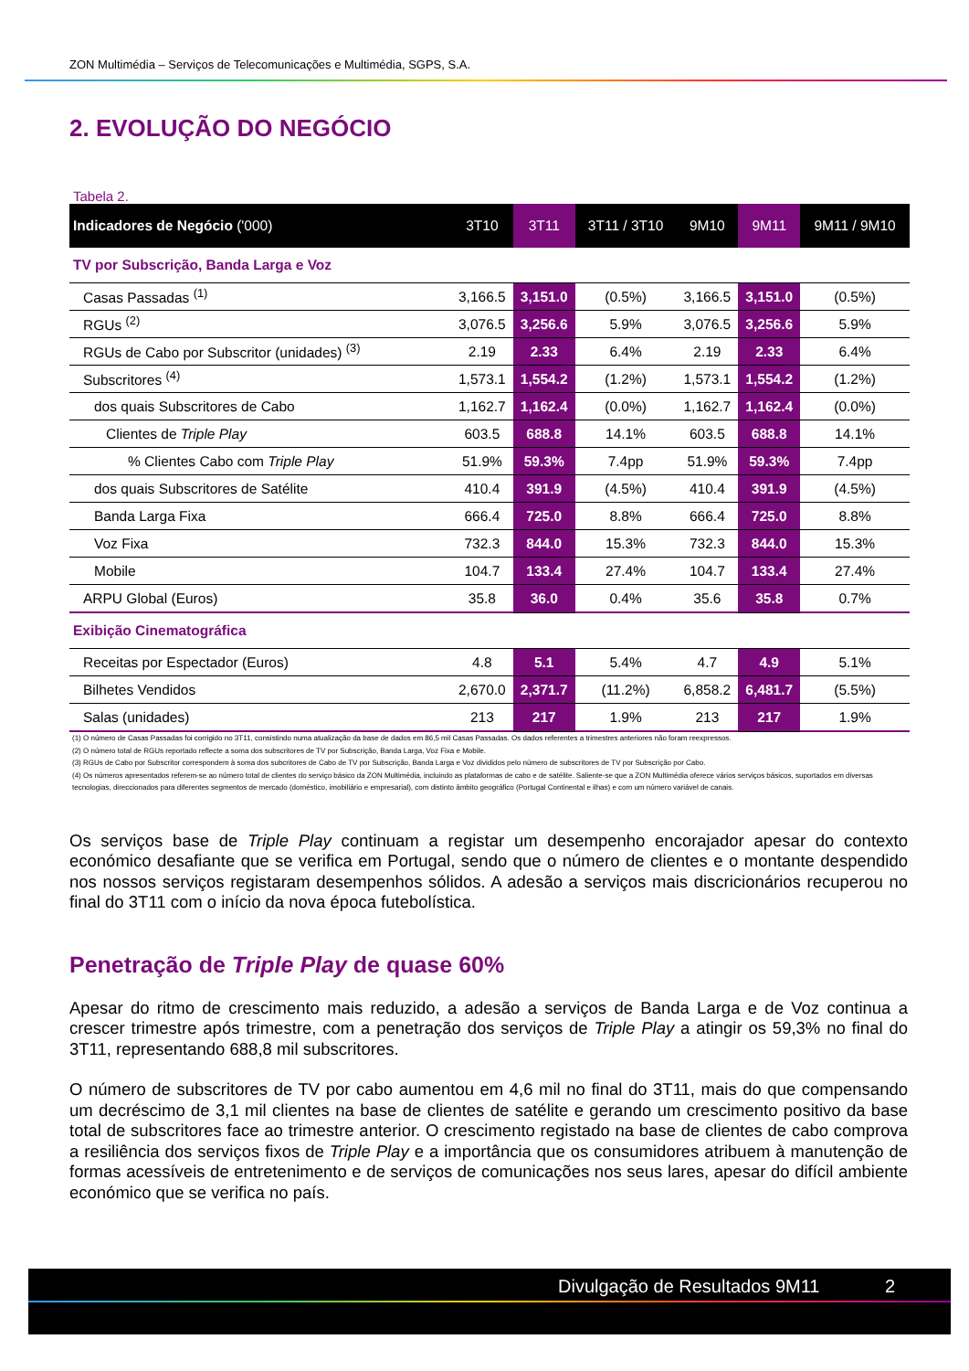ZON Multimédia – Serviços de Telecomunicações e Multimédia, SGPS, S.A.
2. EVOLUÇÃO DO NEGÓCIO
Tabela 2.
| Indicadores de Negócio ('000) | 3T10 | 3T11 | 3T11 / 3T10 | 9M10 | 9M11 | 9M11 / 9M10 |
| --- | --- | --- | --- | --- | --- | --- |
| TV por Subscrição, Banda Larga e Voz | | | | | | |
| Casas Passadas <sup>(1)</sup> | 3,166.5 | 3,151.0 | (0.5%) | 3,166.5 | 3,151.0 | (0.5%) |
| RGUs <sup>(2)</sup> | 3,076.5 | 3,256.6 | 5.9% | 3,076.5 | 3,256.6 | 5.9% |
| RGUs de Cabo por Subscritor (unidades) <sup>(3)</sup> | 2.19 | 2.33 | 6.4% | 2.19 | 2.33 | 6.4% |
| Subscritores <sup>(4)</sup> | 1,573.1 | 1,554.2 | (1.2%) | 1,573.1 | 1,554.2 | (1.2%) |
| dos quais Subscritores de Cabo | 1,162.7 | 1,162.4 | (0.0%) | 1,162.7 | 1,162.4 | (0.0%) |
| Clientes de Triple Play | 603.5 | 688.8 | 14.1% | 603.5 | 688.8 | 14.1% |
| % Clientes Cabo com Triple Play | 51.9% | 59.3% | 7.4pp | 51.9% | 59.3% | 7.4pp |
| dos quais Subscritores de Satélite | 410.4 | 391.9 | (4.5%) | 410.4 | 391.9 | (4.5%) |
| Banda Larga Fixa | 666.4 | 725.0 | 8.8% | 666.4 | 725.0 | 8.8% |
| Voz Fixa | 732.3 | 844.0 | 15.3% | 732.3 | 844.0 | 15.3% |
| Mobile | 104.7 | 133.4 | 27.4% | 104.7 | 133.4 | 27.4% |
| ARPU Global (Euros) | 35.8 | 36.0 | 0.4% | 35.6 | 35.8 | 0.7% |
| Exibição Cinematográfica | | | | | | |
| Receitas por Espectador (Euros) | 4.8 | 5.1 | 5.4% | 4.7 | 4.9 | 5.1% |
| Bilhetes Vendidos | 2,670.0 | 2,371.7 | (11.2%) | 6,858.2 | 6,481.7 | (5.5%) |
| Salas (unidades) | 213 | 217 | 1.9% | 213 | 217 | 1.9% |
(1) O número de Casas Passadas foi corrigido no 3T11, consistindo numa atualização da base de dados em 86,5 mil Casas Passadas. Os dados referentes a trimestres anteriores não foram reexpressos.
(2) O número total de RGUs reportado reflecte a soma dos subscritores de TV por Subscrição, Banda Larga, Voz Fixa e Mobile.
(3) RGUs de Cabo por Subscritor correspondem à soma dos subcritores de Cabo de TV por Subscrição, Banda Larga e Voz divididos pelo número de subscritores de TV por Subscrição por Cabo.
(4) Os números apresentados referem-se ao número total de clientes do serviço básico da ZON Multimédia, incluindo as plataformas de cabo e de satélite. Saliente-se que a ZON Multimédia oferece vários serviços básicos, suportados em diversas tecnologias, direccionados para diferentes segmentos de mercado (doméstico, imobiliário e empresarial), com distinto âmbito geográfico (Portugal Continental e ilhas) e com um número variável de canais.
Os serviços base de Triple Play continuam a registar um desempenho encorajador apesar do contexto económico desafiante que se verifica em Portugal, sendo que o número de clientes e o montante despendido nos nossos serviços registaram desempenhos sólidos. A adesão a serviços mais discricionários recuperou no final do 3T11 com o início da nova época futebolística.
Penetração de Triple Play de quase 60%
Apesar do ritmo de crescimento mais reduzido, a adesão a serviços de Banda Larga e de Voz continua a crescer trimestre após trimestre, com a penetração dos serviços de Triple Play a atingir os 59,3% no final do 3T11, representando 688,8 mil subscritores.
O número de subscritores de TV por cabo aumentou em 4,6 mil no final do 3T11, mais do que compensando um decréscimo de 3,1 mil clientes na base de clientes de satélite e gerando um crescimento positivo da base total de subscritores face ao trimestre anterior. O crescimento registado na base de clientes de cabo comprova a resiliência dos serviços fixos de Triple Play e a importância que os consumidores atribuem à manutenção de formas acessíveis de entretenimento e de serviços de comunicações nos seus lares, apesar do difícil ambiente económico que se verifica no país.
Divulgação de Resultados 9M11 2